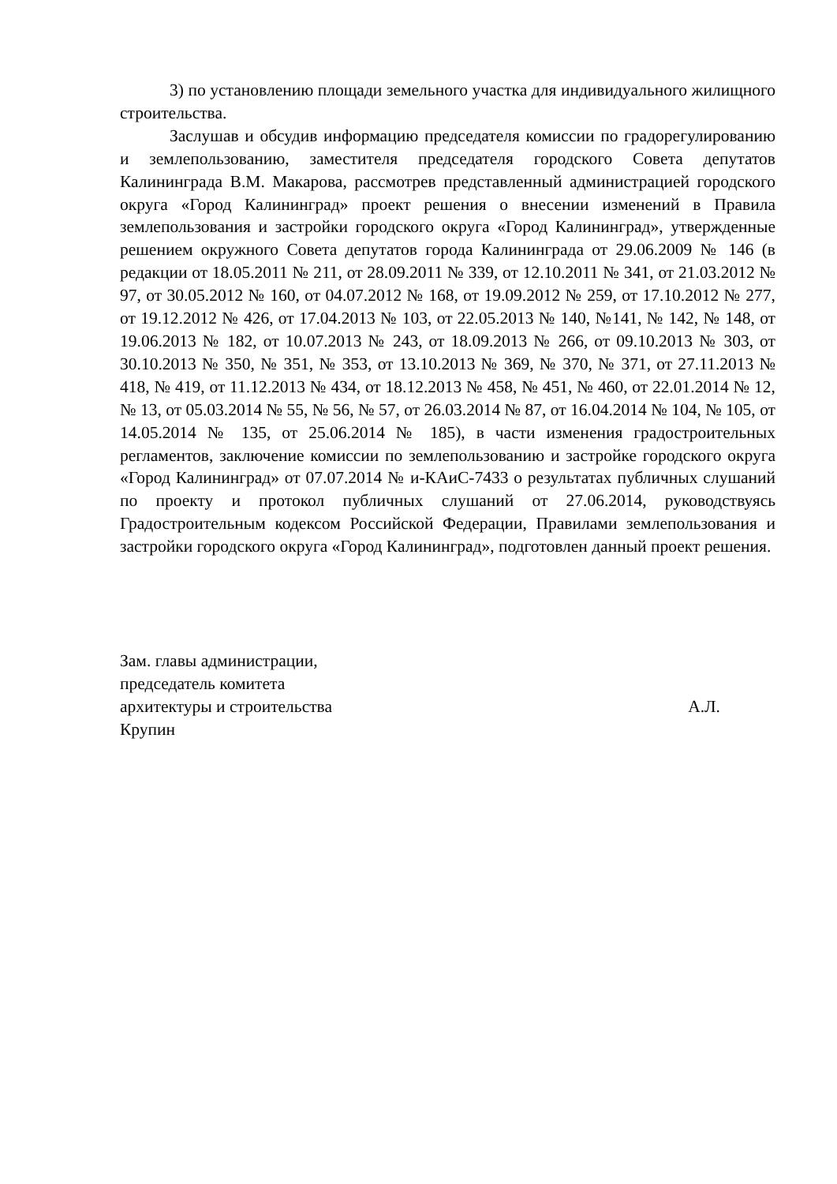3) по установлению площади земельного участка для индивидуального жилищного строительства.
Заслушав и обсудив информацию председателя комиссии по градорегулированию и землепользованию, заместителя председателя городского Совета депутатов Калининграда В.М. Макарова, рассмотрев представленный администрацией городского округа «Город Калининград» проект решения о внесении изменений в Правила землепользования и застройки городского округа «Город Калининград», утвержденные решением окружного Совета депутатов города Калининграда от 29.06.2009 № 146 (в редакции от 18.05.2011 № 211, от 28.09.2011 № 339, от 12.10.2011 № 341, от 21.03.2012 № 97, от 30.05.2012 № 160, от 04.07.2012 № 168, от 19.09.2012 № 259, от 17.10.2012 № 277, от 19.12.2012 № 426, от 17.04.2013 № 103, от 22.05.2013 № 140, №141, № 142, № 148, от 19.06.2013 № 182, от 10.07.2013 № 243, от 18.09.2013 № 266, от 09.10.2013 № 303, от 30.10.2013 № 350, № 351, № 353, от 13.10.2013 № 369, № 370, № 371, от 27.11.2013 № 418, № 419, от 11.12.2013 № 434, от 18.12.2013 № 458, № 451, № 460, от 22.01.2014 № 12, № 13, от 05.03.2014 № 55, № 56, № 57, от 26.03.2014 № 87, от 16.04.2014 № 104, № 105, от 14.05.2014 № 135, от 25.06.2014 № 185), в части изменения градостроительных регламентов, заключение комиссии по землепользованию и застройке городского округа «Город Калининград» от 07.07.2014 № и-КАиС-7433 о результатах публичных слушаний по проекту и протокол публичных слушаний от 27.06.2014, руководствуясь Градостроительным кодексом Российской Федерации, Правилами землепользования и застройки городского округа «Город Калининград», подготовлен данный проект решения.
Зам. главы администрации,
председатель комитета
архитектуры и строительства А.Л.
Крупин